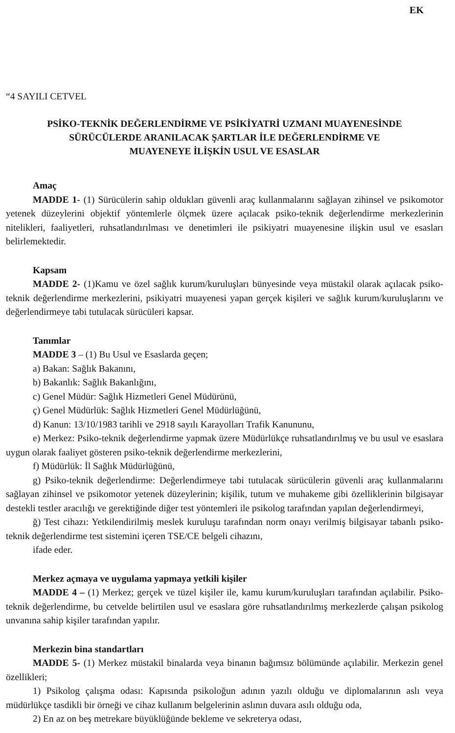EK
“4 SAYILI CETVEL
PSİKO-TEKNİK DEĞERLENDİRME VE PSİKİYATRİ UZMANI MUAYENESİNDE
SÜRÜCÜLERDE ARANILACAK ŞARTLAR İLE DEĞERLENDİRME VE
MUAYENEYE İLİŞKİN USUL VE ESASLAR
Amaç
MADDE 1- (1) Sürücülerin sahip oldukları güvenli araç kullanmalarını sağlayan zihinsel ve psikomotor yetenek düzeylerini objektif yöntemlerle ölçmek üzere açılacak psiko-teknik değerlendirme merkezlerinin nitelikleri, faaliyetleri, ruhsatlandırılması ve denetimleri ile psikiyatri muayenesine ilişkin usul ve esasları belirlemektedir.
Kapsam
MADDE 2- (1)Kamu ve özel sağlık kurum/kuruluşları bünyesinde veya müstakil olarak açılacak psiko-teknik değerlendirme merkezlerini, psikiyatri muayenesi yapan gerçek kişileri ve sağlık kurum/kuruluşlarını ve değerlendirmeye tabi tutulacak sürücüleri kapsar.
Tanımlar
MADDE 3 – (1) Bu Usul ve Esaslarda geçen;
a) Bakan: Sağlık Bakanını,
b) Bakanlık: Sağlık Bakanlığını,
c) Genel Müdür: Sağlık Hizmetleri Genel Müdürünü,
ç) Genel Müdürlük: Sağlık Hizmetleri Genel Müdürlüğünü,
d) Kanun: 13/10/1983 tarihli ve 2918 sayılı Karayolları Trafik Kanununu,
e) Merkez: Psiko-teknik değerlendirme yapmak üzere Müdürlükçe ruhsatlandırılmış ve bu usul ve esaslara uygun olarak faaliyet gösteren psiko-teknik değerlendirme merkezlerini,
f) Müdürlük: İl Sağlık Müdürlüğünü,
g) Psiko-teknik değerlendirme: Değerlendirmeye tabi tutulacak sürücülerin güvenli araç kullanmalarını sağlayan zihinsel ve psikomotor yetenek düzeylerinin; kişilik, tutum ve muhakeme gibi özelliklerinin bilgisayar destekli testler aracılığı ve gerektiğinde diğer test yöntemleri ile psikolog tarafından yapılan değerlendirmeyi,
ğ) Test cihazı: Yetkilendirilmiş meslek kuruluşu tarafından norm onayı verilmiş bilgisayar tabanlı psiko-teknik değerlendirme test sistemini içeren TSE/CE belgeli cihazını,
ifade eder.
Merkez açmaya ve uygulama yapmaya yetkili kişiler
MADDE 4 – (1) Merkez; gerçek ve tüzel kişiler ile, kamu kurum/kuruluşları tarafından açılabilir. Psiko-teknik değerlendirme, bu cetvelde belirtilen usul ve esaslara göre ruhsatlandırılmış merkezlerde çalışan psikolog unvanına sahip kişiler tarafından yapılır.
Merkezin bina standartları
MADDE 5- (1) Merkez müstakil binalarda veya binanın bağımsız bölümünde açılabilir. Merkezin genel özellikleri;
1) Psikolog çalışma odası: Kapısında psikoloğun adının yazılı olduğu ve diplomalarının aslı veya müdürlükçe tasdikli bir örneği ve cihaz kullanım belgelerinin aslının duvara asılı olduğu oda,
2) En az on beş metrekare büyüklüğünde bekleme ve sekreterya odası,